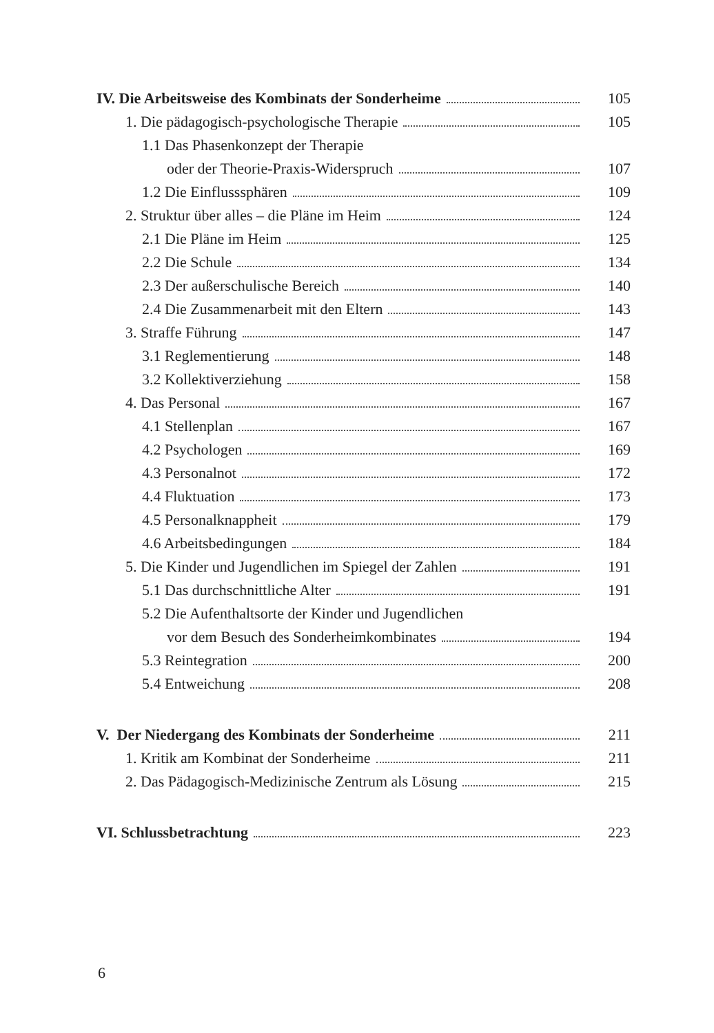IV. Die Arbeitsweise des Kombinats der Sonderheime 105
1. Die pädagogisch-psychologische Therapie 105
1.1 Das Phasenkonzept der Therapie
oder der Theorie-Praxis-Widerspruch 107
1.2 Die Einflusssphären 109
2. Struktur über alles – die Pläne im Heim 124
2.1 Die Pläne im Heim 125
2.2 Die Schule 134
2.3 Der außerschulische Bereich 140
2.4 Die Zusammenarbeit mit den Eltern 143
3. Straffe Führung 147
3.1 Reglementierung 148
3.2 Kollektiverziehung 158
4. Das Personal 167
4.1 Stellenplan 167
4.2 Psychologen 169
4.3 Personalnot 172
4.4 Fluktuation 173
4.5 Personalknappheit 179
4.6 Arbeitsbedingungen 184
5. Die Kinder und Jugendlichen im Spiegel der Zahlen 191
5.1 Das durchschnittliche Alter 191
5.2 Die Aufenthaltsorte der Kinder und Jugendlichen
vor dem Besuch des Sonderheimkombinates 194
5.3 Reintegration 200
5.4 Entweichung 208
V. Der Niedergang des Kombinats der Sonderheime 211
1. Kritik am Kombinat der Sonderheime 211
2. Das Pädagogisch-Medizinische Zentrum als Lösung 215
VI. Schlussbetrachtung 223
6